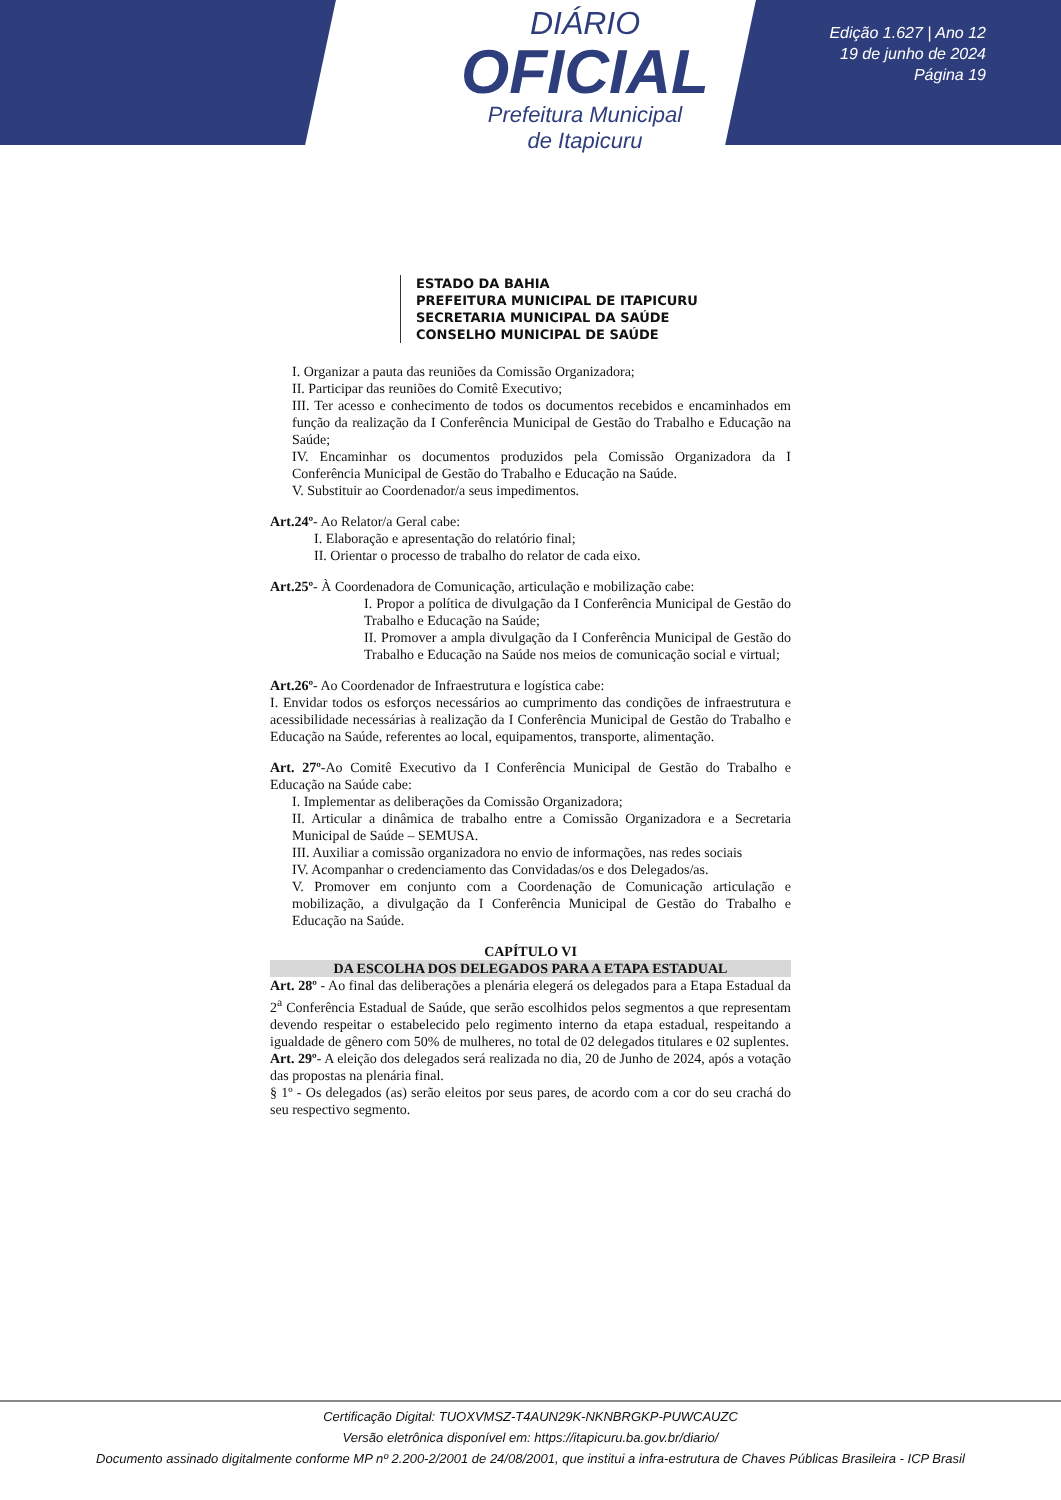DIÁRIO
OFICIAL
Prefeitura Municipal
de Itapicuru
Edição 1.627 | Ano 12
19 de junho de 2024
Página 19
ESTADO DA BAHIA
PREFEITURA MUNICIPAL DE ITAPICURU
SECRETARIA MUNICIPAL DA SAÚDE
CONSELHO MUNICIPAL DE SAÚDE
I. Organizar a pauta das reuniões da Comissão Organizadora;
II. Participar das reuniões do Comitê Executivo;
III. Ter acesso e conhecimento de todos os documentos recebidos e encaminhados em função da realização da I Conferência Municipal de Gestão do Trabalho e Educação na Saúde;
IV. Encaminhar os documentos produzidos pela Comissão Organizadora da I Conferência Municipal de Gestão do Trabalho e Educação na Saúde.
V. Substituir ao Coordenador/a seus impedimentos.
Art.24º- Ao Relator/a Geral cabe:
I. Elaboração e apresentação do relatório final;
II. Orientar o processo de trabalho do relator de cada eixo.
Art.25º- À Coordenadora de Comunicação, articulação e mobilização cabe:
I. Propor a política de divulgação da I Conferência Municipal de Gestão do Trabalho e Educação na Saúde;
II. Promover a ampla divulgação da I Conferência Municipal de Gestão do Trabalho e Educação na Saúde nos meios de comunicação social e virtual;
Art.26º- Ao Coordenador de Infraestrutura e logística cabe:
I. Envidar todos os esforços necessários ao cumprimento das condições de infraestrutura e acessibilidade necessárias à realização da I Conferência Municipal de Gestão do Trabalho e Educação na Saúde, referentes ao local, equipamentos, transporte, alimentação.
Art. 27º-Ao Comitê Executivo da I Conferência Municipal de Gestão do Trabalho e Educação na Saúde cabe:
I. Implementar as deliberações da Comissão Organizadora;
II. Articular a dinâmica de trabalho entre a Comissão Organizadora e a Secretaria Municipal de Saúde – SEMUSA.
III. Auxiliar a comissão organizadora no envio de informações, nas redes sociais
IV. Acompanhar o credenciamento das Convidadas/os e dos Delegados/as.
V. Promover em conjunto com a Coordenação de Comunicação articulação e mobilização, a divulgação da I Conferência Municipal de Gestão do Trabalho e Educação na Saúde.
CAPÍTULO VI
DA ESCOLHA DOS DELEGADOS PARA A ETAPA ESTADUAL
Art. 28º - Ao final das deliberações a plenária elegerá os delegados para a Etapa Estadual da 2<sup>a</sup> Conferência Estadual de Saúde, que serão escolhidos pelos segmentos a que representam devendo respeitar o estabelecido pelo regimento interno da etapa estadual, respeitando a igualdade de gênero com 50% de mulheres, no total de 02 delegados titulares e 02 suplentes.
Art. 29º- A eleição dos delegados será realizada no dia, 20 de Junho de 2024, após a votação das propostas na plenária final.
§ 1º - Os delegados (as) serão eleitos por seus pares, de acordo com a cor do seu crachá do seu respectivo segmento.
Certificação Digital: TUOXVMSZ-T4AUN29K-NKNBRGKP-PUWCAUZC
Versão eletrônica disponível em: https://itapicuru.ba.gov.br/diario/
Documento assinado digitalmente conforme MP nº 2.200-2/2001 de 24/08/2001, que institui a infra-estrutura de Chaves Públicas Brasileira - ICP Brasil